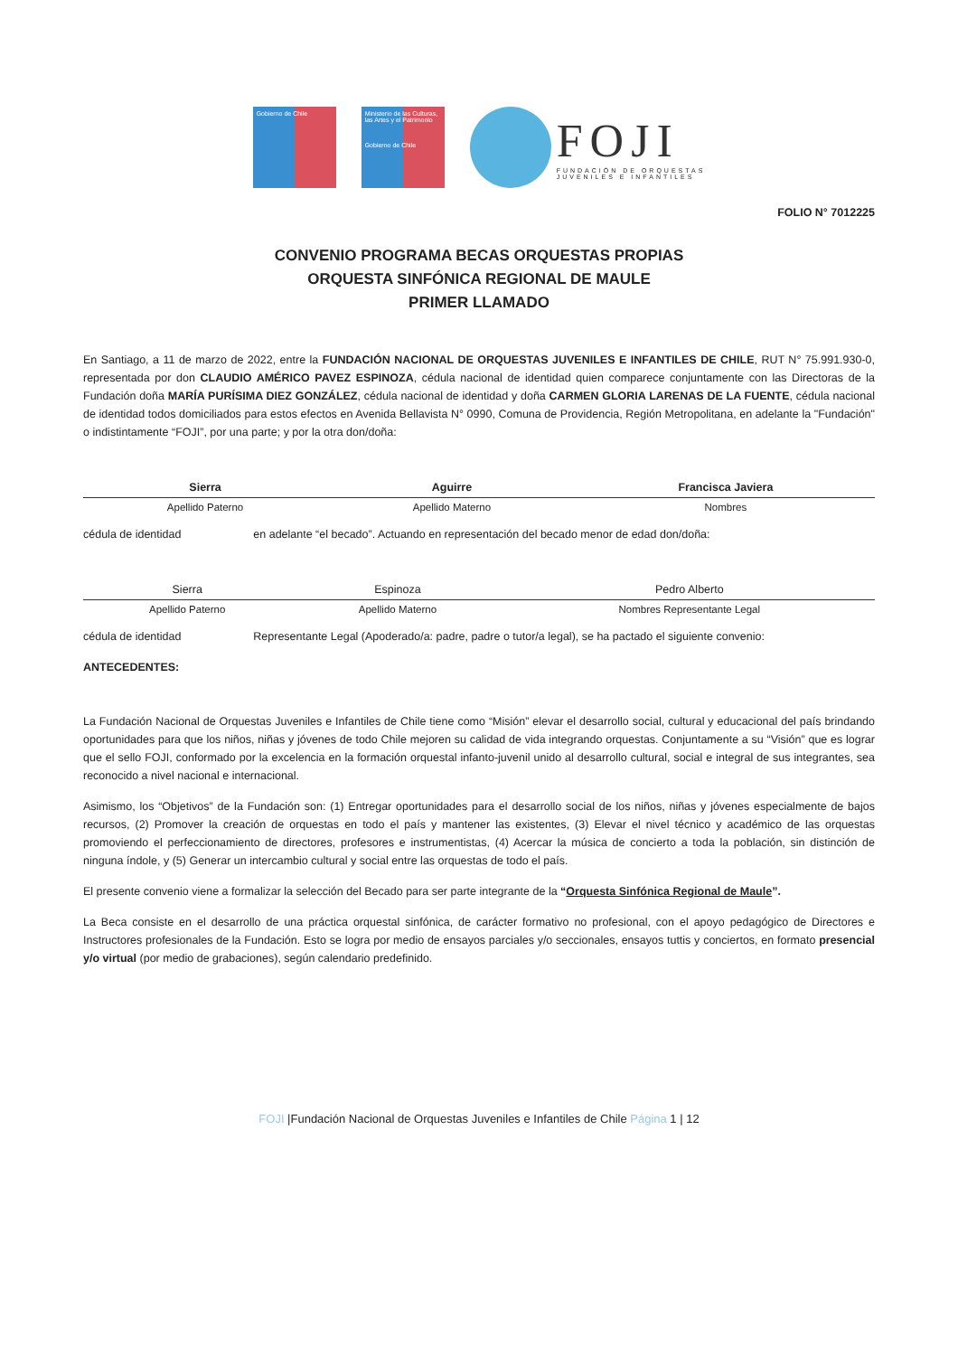Gobierno de Chile
Ministerio de las Culturas, las Artes y el Patrimonio
Gobierno de Chile
FOJI
FUNDACIÓN DE ORQUESTAS
JUVENILES E INFANTILES
FOLIO N° 7012225
CONVENIO PROGRAMA BECAS ORQUESTAS PROPIAS
ORQUESTA SINFÓNICA REGIONAL DE MAULE
PRIMER LLAMADO
En Santiago, a 11 de marzo de 2022, entre la FUNDACIÓN NACIONAL DE ORQUESTAS JUVENILES E INFANTILES DE CHILE, RUT N° 75.991.930-0, representada por don CLAUDIO AMÉRICO PAVEZ ESPINOZA, cédula nacional de identidad quien comparece conjuntamente con las Directoras de la Fundación doña MARÍA PURÍSIMA DIEZ GONZÁLEZ, cédula nacional de identidad y doña CARMEN GLORIA LARENAS DE LA FUENTE, cédula nacional de identidad todos domiciliados para estos efectos en Avenida Bellavista N° 0990, Comuna de Providencia, Región Metropolitana, en adelante la "Fundación" o indistintamente “FOJI”, por una parte; y por la otra don/doña:
| Sierra | Aguirre | Francisca Javiera |
| Apellido Paterno | Apellido Materno | Nombres |
cédula de identidad en adelante “el becado”. Actuando en representación del becado menor de edad don/doña:
| Sierra | Espinoza | Pedro Alberto |
| Apellido Paterno | Apellido Materno | Nombres Representante Legal |
cédula de identidad Representante Legal (Apoderado/a: padre, padre o tutor/a legal), se ha pactado el siguiente convenio:
ANTECEDENTES:
La Fundación Nacional de Orquestas Juveniles e Infantiles de Chile tiene como “Misión” elevar el desarrollo social, cultural y educacional del país brindando oportunidades para que los niños, niñas y jóvenes de todo Chile mejoren su calidad de vida integrando orquestas. Conjuntamente a su “Visión” que es lograr que el sello FOJI, conformado por la excelencia en la formación orquestal infanto-juvenil unido al desarrollo cultural, social e integral de sus integrantes, sea reconocido a nivel nacional e internacional.
Asimismo, los “Objetivos” de la Fundación son: (1) Entregar oportunidades para el desarrollo social de los niños, niñas y jóvenes especialmente de bajos recursos, (2) Promover la creación de orquestas en todo el país y mantener las existentes, (3) Elevar el nivel técnico y académico de las orquestas promoviendo el perfeccionamiento de directores, profesores e instrumentistas, (4) Acercar la música de concierto a toda la población, sin distinción de ninguna índole, y (5) Generar un intercambio cultural y social entre las orquestas de todo el país.
El presente convenio viene a formalizar la selección del Becado para ser parte integrante de la “Orquesta Sinfónica Regional de Maule”.
La Beca consiste en el desarrollo de una práctica orquestal sinfónica, de carácter formativo no profesional, con el apoyo pedagógico de Directores e Instructores profesionales de la Fundación. Esto se logra por medio de ensayos parciales y/o seccionales, ensayos tuttis y conciertos, en formato presencial y/o virtual (por medio de grabaciones), según calendario predefinido.
FOJI |Fundación Nacional de Orquestas Juveniles e Infantiles de Chile Página 1 | 12